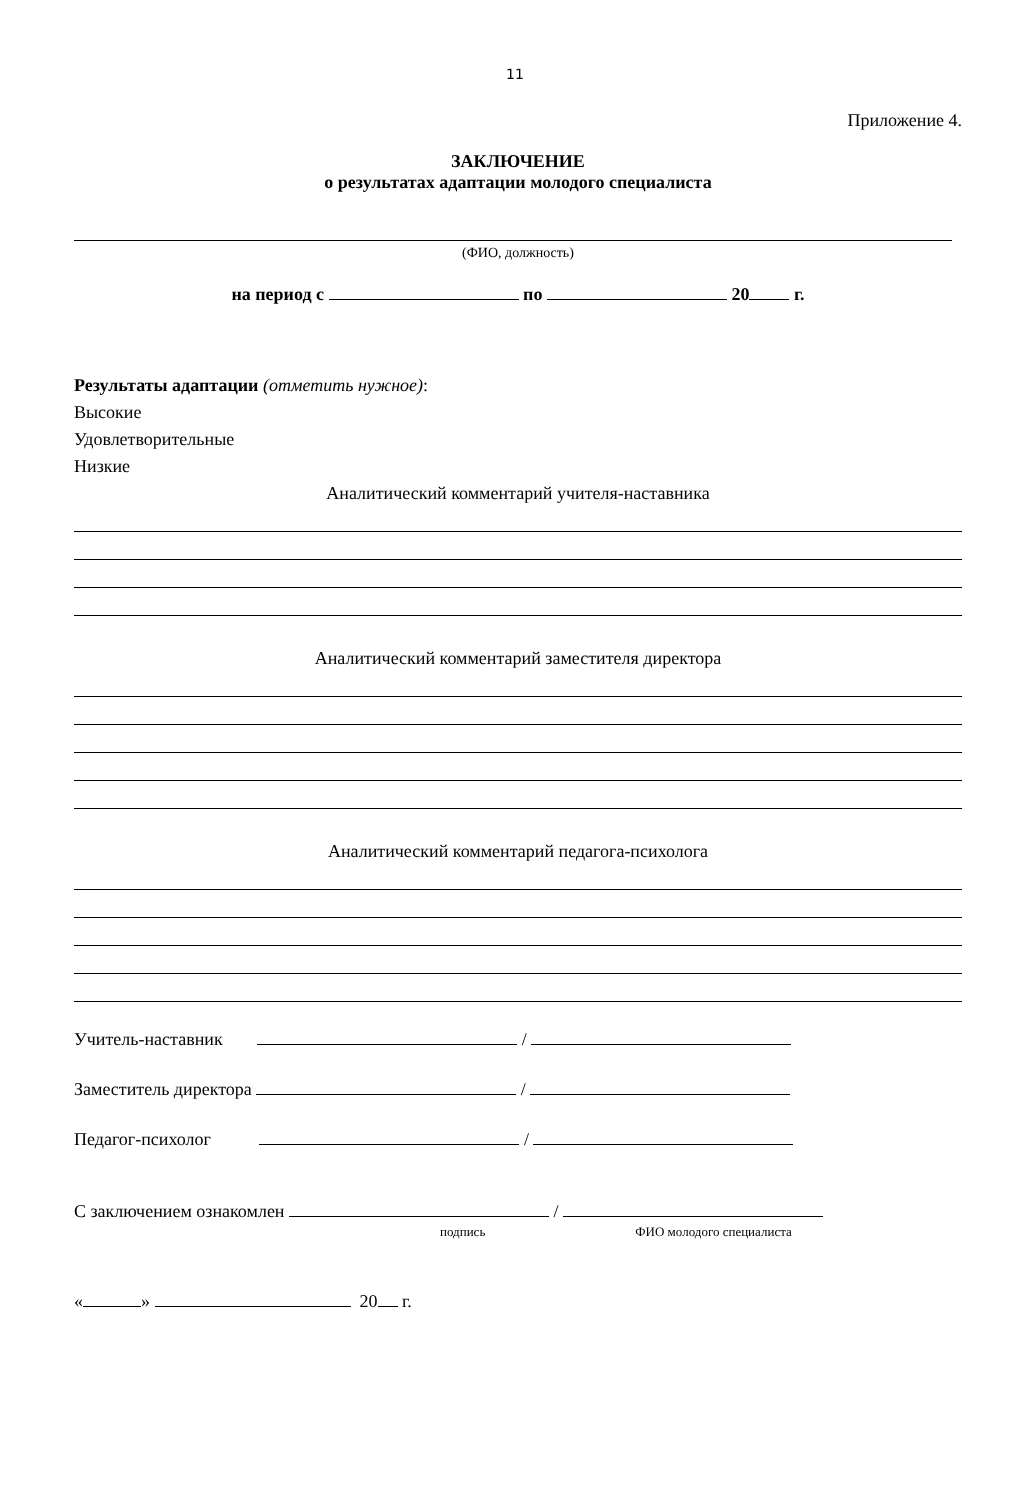11
Приложение 4.
ЗАКЛЮЧЕНИЕ
о результатах адаптации молодого специалиста
(ФИО, должность)
на период с по 20 г.
Результаты адаптации (отметить нужное):
Высокие
Удовлетворительные
Низкие
Аналитический комментарий учителя-наставника
Аналитический комментарий заместителя директора
Аналитический комментарий педагога-психолога
Учитель-наставник /
Заместитель директора /
Педагог-психолог /
С заключением ознакомлен /
подпись ФИО молодого специалиста
« » 20 г.